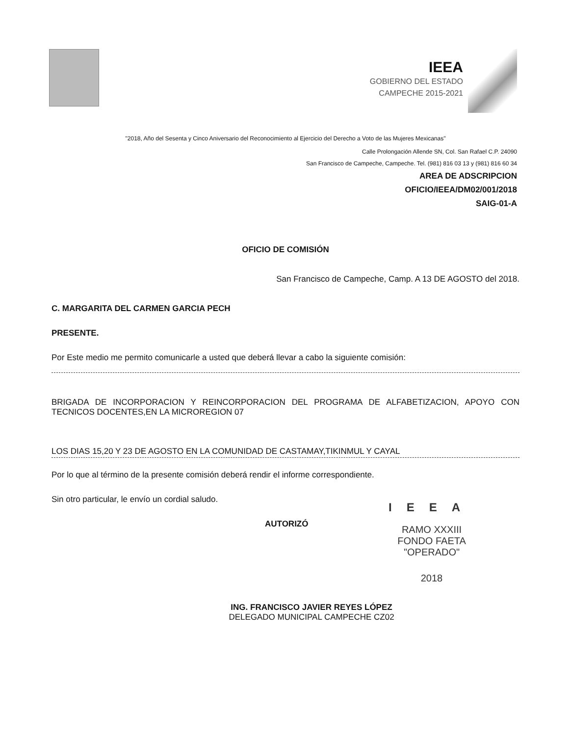IEEA
GOBIERNO DEL ESTADO
CAMPECHE 2015-2021
"2018, Año del Sesenta y Cinco Aniversario del Reconocimiento al Ejercicio del Derecho a Voto de las Mujeres Mexicanas"
Calle Prolongación Allende SN, Col. San Rafael C.P. 24090
San Francisco de Campeche, Campeche. Tel. (981) 816 03 13 y (981) 816 60 34
AREA DE ADSCRIPCION
OFICIO/IEEA/DM02/001/2018
SAIG-01-A
OFICIO DE COMISIÓN
San Francisco de Campeche, Camp. A 13 DE AGOSTO del 2018.
C. MARGARITA DEL CARMEN GARCIA PECH
PRESENTE.
Por Este medio me permito comunicarle a usted que deberá llevar a cabo la siguiente comisión:
BRIGADA DE INCORPORACION Y REINCORPORACION DEL PROGRAMA DE ALFABETIZACION, APOYO CON TECNICOS DOCENTES,EN LA MICROREGION 07
LOS DIAS 15,20 Y 23 DE AGOSTO EN LA COMUNIDAD DE CASTAMAY,TIKINMUL Y CAYAL
Por lo que al término de la presente comisión deberá rendir el informe correspondiente.
Sin otro particular, le envío un cordial saludo.
AUTORIZÓ
ING. FRANCISCO JAVIER REYES LÓPEZ
DELEGADO MUNICIPAL CAMPECHE CZ02
IEEA
RAMO XXXIII
FONDO FAETA
"OPERADO"
2018